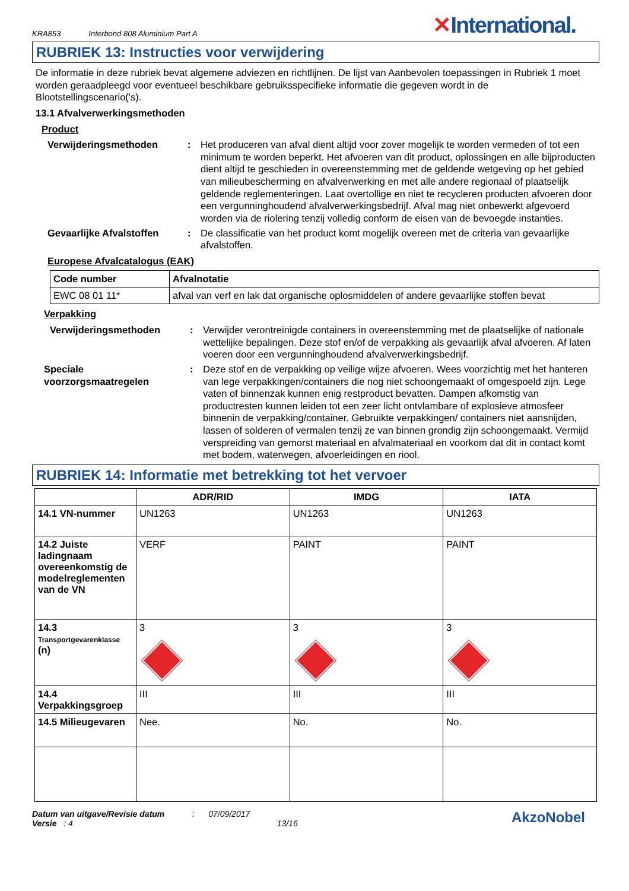KRA853 Interbond 808 Aluminium Part A
✕International.
RUBRIEK 13: Instructies voor verwijdering
De informatie in deze rubriek bevat algemene adviezen en richtlijnen. De lijst van Aanbevolen toepassingen in Rubriek 1 moet worden geraadpleegd voor eventueel beschikbare gebruiksspecifieke informatie die gegeven wordt in de Blootstellingscenario('s).
13.1 Afvalverwerkingsmethoden
Product
Verwijderingsmethoden : Het produceren van afval dient altijd voor zover mogelijk te worden vermeden of tot een minimum te worden beperkt. Het afvoeren van dit product, oplossingen en alle bijproducten dient altijd te geschieden in overeenstemming met de geldende wetgeving op het gebied van milieubescherming en afvalverwerking en met alle andere regionaal of plaatselijk geldende reglementeringen. Laat overtollige en niet te recycleren producten afvoeren door een vergunninghoudend afvalverwerkingsbedrijf. Afval mag niet onbewerkt afgevoerd worden via de riolering tenzij volledig conform de eisen van de bevoegde instanties.
Gevaarlijke Afvalstoffen
: De classificatie van het product komt mogelijk overeen met de criteria van gevaarlijke afvalstoffen.
Europese Afvalcatalogus (EAK)
| Code number | Afvalnotatie |
| --- | --- |
| EWC 08 01 11* | afval van verf en lak dat organische oplosmiddelen of andere gevaarlijke stoffen bevat |
Verpakking
Verwijderingsmethoden : Verwijder verontreinigde containers in overeenstemming met de plaatselijke of nationale wettelijke bepalingen. Deze stof en/of de verpakking als gevaarlijk afval afvoeren. Af laten voeren door een vergunninghoudend afvalverwerkingsbedrijf.
Speciale voorzorgsmaatregelen
: Deze stof en de verpakking op veilige wijze afvoeren. Wees voorzichtig met het hanteren van lege verpakkingen/containers die nog niet schoongemaakt of omgespoeld zijn. Lege vaten of binnenzak kunnen enig restproduct bevatten. Dampen afkomstig van productresten kunnen leiden tot een zeer licht ontvlambare of explosieve atmosfeer binnenin de verpakking/container. Gebruikte verpakkingen/ containers niet aansnijden, lassen of solderen of vermalen tenzij ze van binnen grondig zijn schoongemaakt. Vermijd verspreiding van gemorst materiaal en afvalmateriaal en voorkom dat dit in contact komt met bodem, waterwegen, afvoerleidingen en riool.
RUBRIEK 14: Informatie met betrekking tot het vervoer
| | ADR/RID | IMDG | IATA |
| --- | --- | --- | --- |
| 14.1 VN-nummer | UN1263 | UN1263 | UN1263 |
| 14.2 Juiste ladingnaam overeenkomstig de modelreglementen van de VN | VERF | PAINT | PAINT |
| 14.3 Transportgevarenklasse (n) | 3 | 3 | 3 |
| 14.4 Verpakkingsgroep | III | III | III |
| 14.5 Milieugevaren | Nee. | No. | No. |
Datum van uitgave/Revisie datum : 07/09/2017
Versie : 4 13/16
AkzoNobel